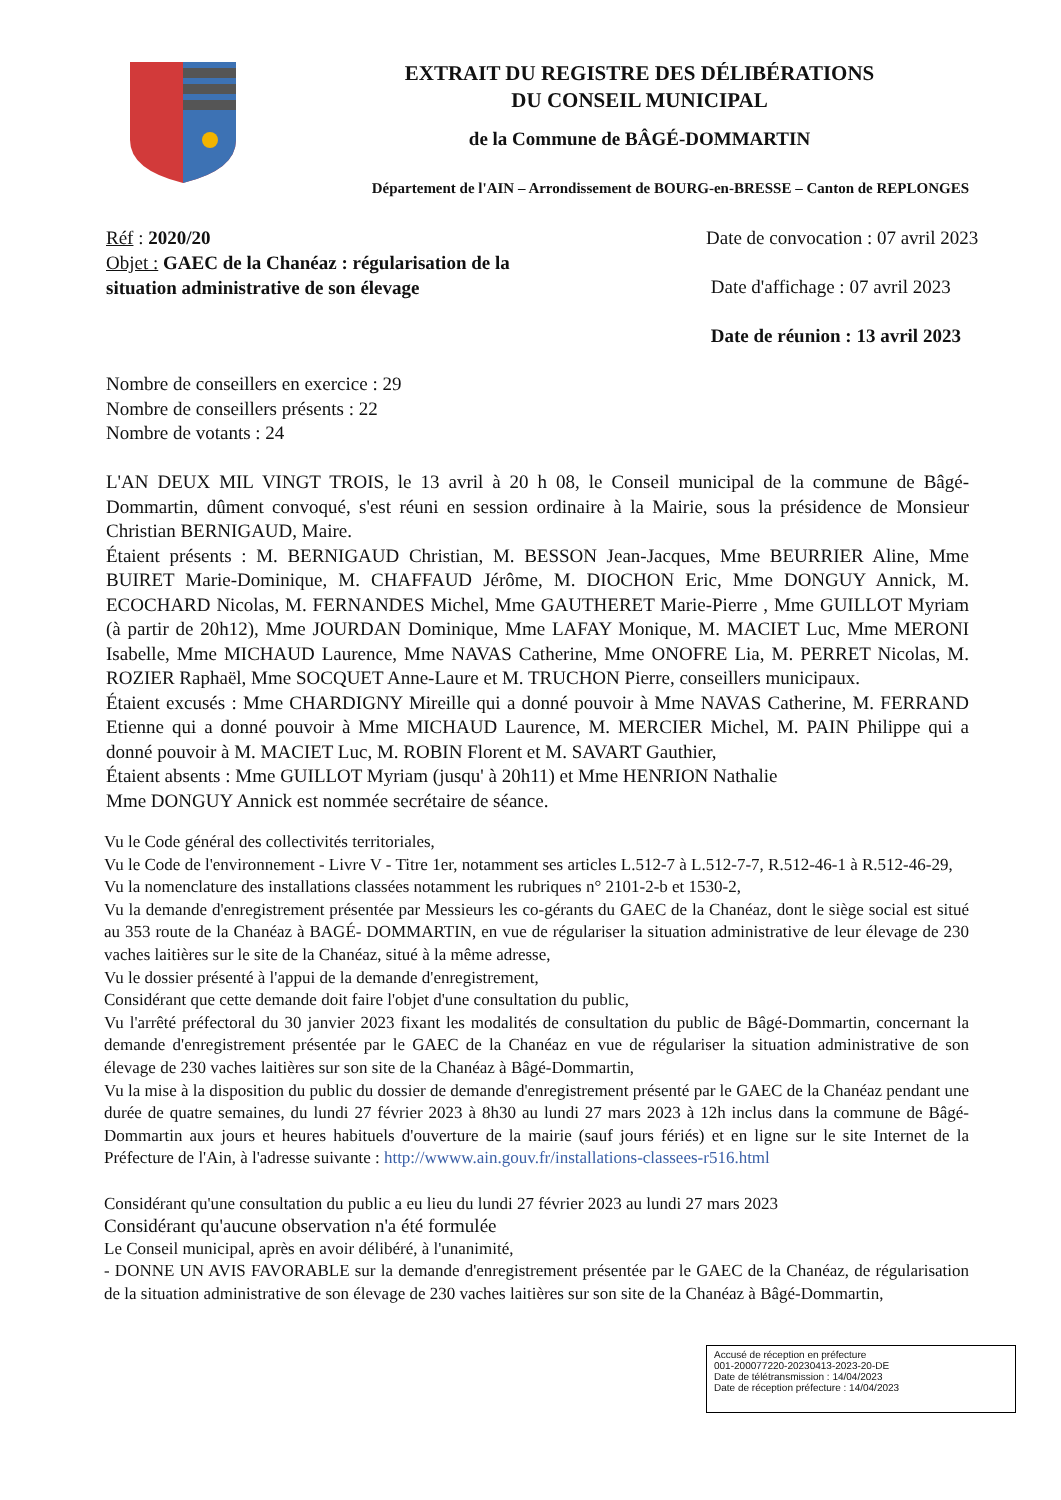EXTRAIT DU REGISTRE DES DÉLIBÉRATIONS
DU CONSEIL MUNICIPAL
de la Commune de BÂGÉ-DOMMARTIN
Département de l'AIN – Arrondissement de BOURG-en-BRESSE – Canton de REPLONGES
Réf : 2020/20
Objet : GAEC de la Chanéaz : régularisation de la situation administrative de son élevage
Date de convocation : 07 avril 2023
Date d'affichage : 07 avril 2023
Date de réunion : 13 avril 2023
Nombre de conseillers en exercice : 29
Nombre de conseillers présents : 22
Nombre de votants : 24
L'AN DEUX MIL VINGT TROIS, le 13 avril à 20 h 08, le Conseil municipal de la commune de Bâgé-Dommartin, dûment convoqué, s'est réuni en session ordinaire à la Mairie, sous la présidence de Monsieur Christian BERNIGAUD, Maire.
Étaient présents : M. BERNIGAUD Christian, M. BESSON Jean-Jacques, Mme BEURRIER Aline, Mme BUIRET Marie-Dominique, M. CHAFFAUD Jérôme, M. DIOCHON Eric, Mme DONGUY Annick, M. ECOCHARD Nicolas, M. FERNANDES Michel, Mme GAUTHERET Marie-Pierre , Mme GUILLOT Myriam (à partir de 20h12), Mme JOURDAN Dominique, Mme LAFAY Monique, M. MACIET Luc, Mme MERONI Isabelle, Mme MICHAUD Laurence, Mme NAVAS Catherine, Mme ONOFRE Lia, M. PERRET Nicolas, M. ROZIER Raphaël, Mme SOCQUET Anne-Laure et M. TRUCHON Pierre, conseillers municipaux.
Étaient excusés : Mme CHARDIGNY Mireille qui a donné pouvoir à Mme NAVAS Catherine, M. FERRAND Etienne qui a donné pouvoir à Mme MICHAUD Laurence, M. MERCIER Michel, M. PAIN Philippe qui a donné pouvoir à M. MACIET Luc, M. ROBIN Florent et M. SAVART Gauthier,
Étaient absents : Mme GUILLOT Myriam (jusqu' à 20h11) et Mme HENRION Nathalie
Mme DONGUY Annick est nommée secrétaire de séance.
Vu le Code général des collectivités territoriales,
Vu le Code de l'environnement - Livre V - Titre 1er, notamment ses articles L.512-7 à L.512-7-7, R.512-46-1 à R.512-46-29,
Vu la nomenclature des installations classées notamment les rubriques n° 2101-2-b et 1530-2,
Vu la demande d'enregistrement présentée par Messieurs les co-gérants du GAEC de la Chanéaz, dont le siège social est situé au 353 route de la Chanéaz à BAGÉ- DOMMARTIN, en vue de régulariser la situation administrative de leur élevage de 230 vaches laitières sur le site de la Chanéaz, situé à la même adresse,
Vu le dossier présenté à l'appui de la demande d'enregistrement,
Considérant que cette demande doit faire l'objet d'une consultation du public,
Vu l'arrêté préfectoral du 30 janvier 2023 fixant les modalités de consultation du public de Bâgé-Dommartin, concernant la demande d'enregistrement présentée par le GAEC de la Chanéaz en vue de régulariser la situation administrative de son élevage de 230 vaches laitières sur son site de la Chanéaz à Bâgé-Dommartin,
Vu la mise à la disposition du public du dossier de demande d'enregistrement présenté par le GAEC de la Chanéaz pendant une durée de quatre semaines, du lundi 27 février 2023 à 8h30 au lundi 27 mars 2023 à 12h inclus dans la commune de Bâgé-Dommartin aux jours et heures habituels d'ouverture de la mairie (sauf jours fériés) et en ligne sur le site Internet de la Préfecture de l'Ain, à l'adresse suivante : http://wwww.ain.gouv.fr/installations-classees-r516.html
Considérant qu'une consultation du public a eu lieu du lundi 27 février 2023 au lundi 27 mars 2023
Considérant qu'aucune observation n'a été formulée
Le Conseil municipal, après en avoir délibéré, à l'unanimité,
- DONNE UN AVIS FAVORABLE sur la demande d'enregistrement présentée par le GAEC de la Chanéaz, de régularisation de la situation administrative de son élevage de 230 vaches laitières sur son site de la Chanéaz à Bâgé-Dommartin,
Accusé de réception en préfecture
001-200077220-20230413-2023-20-DE
Date de télétransmission : 14/04/2023
Date de réception préfecture : 14/04/2023